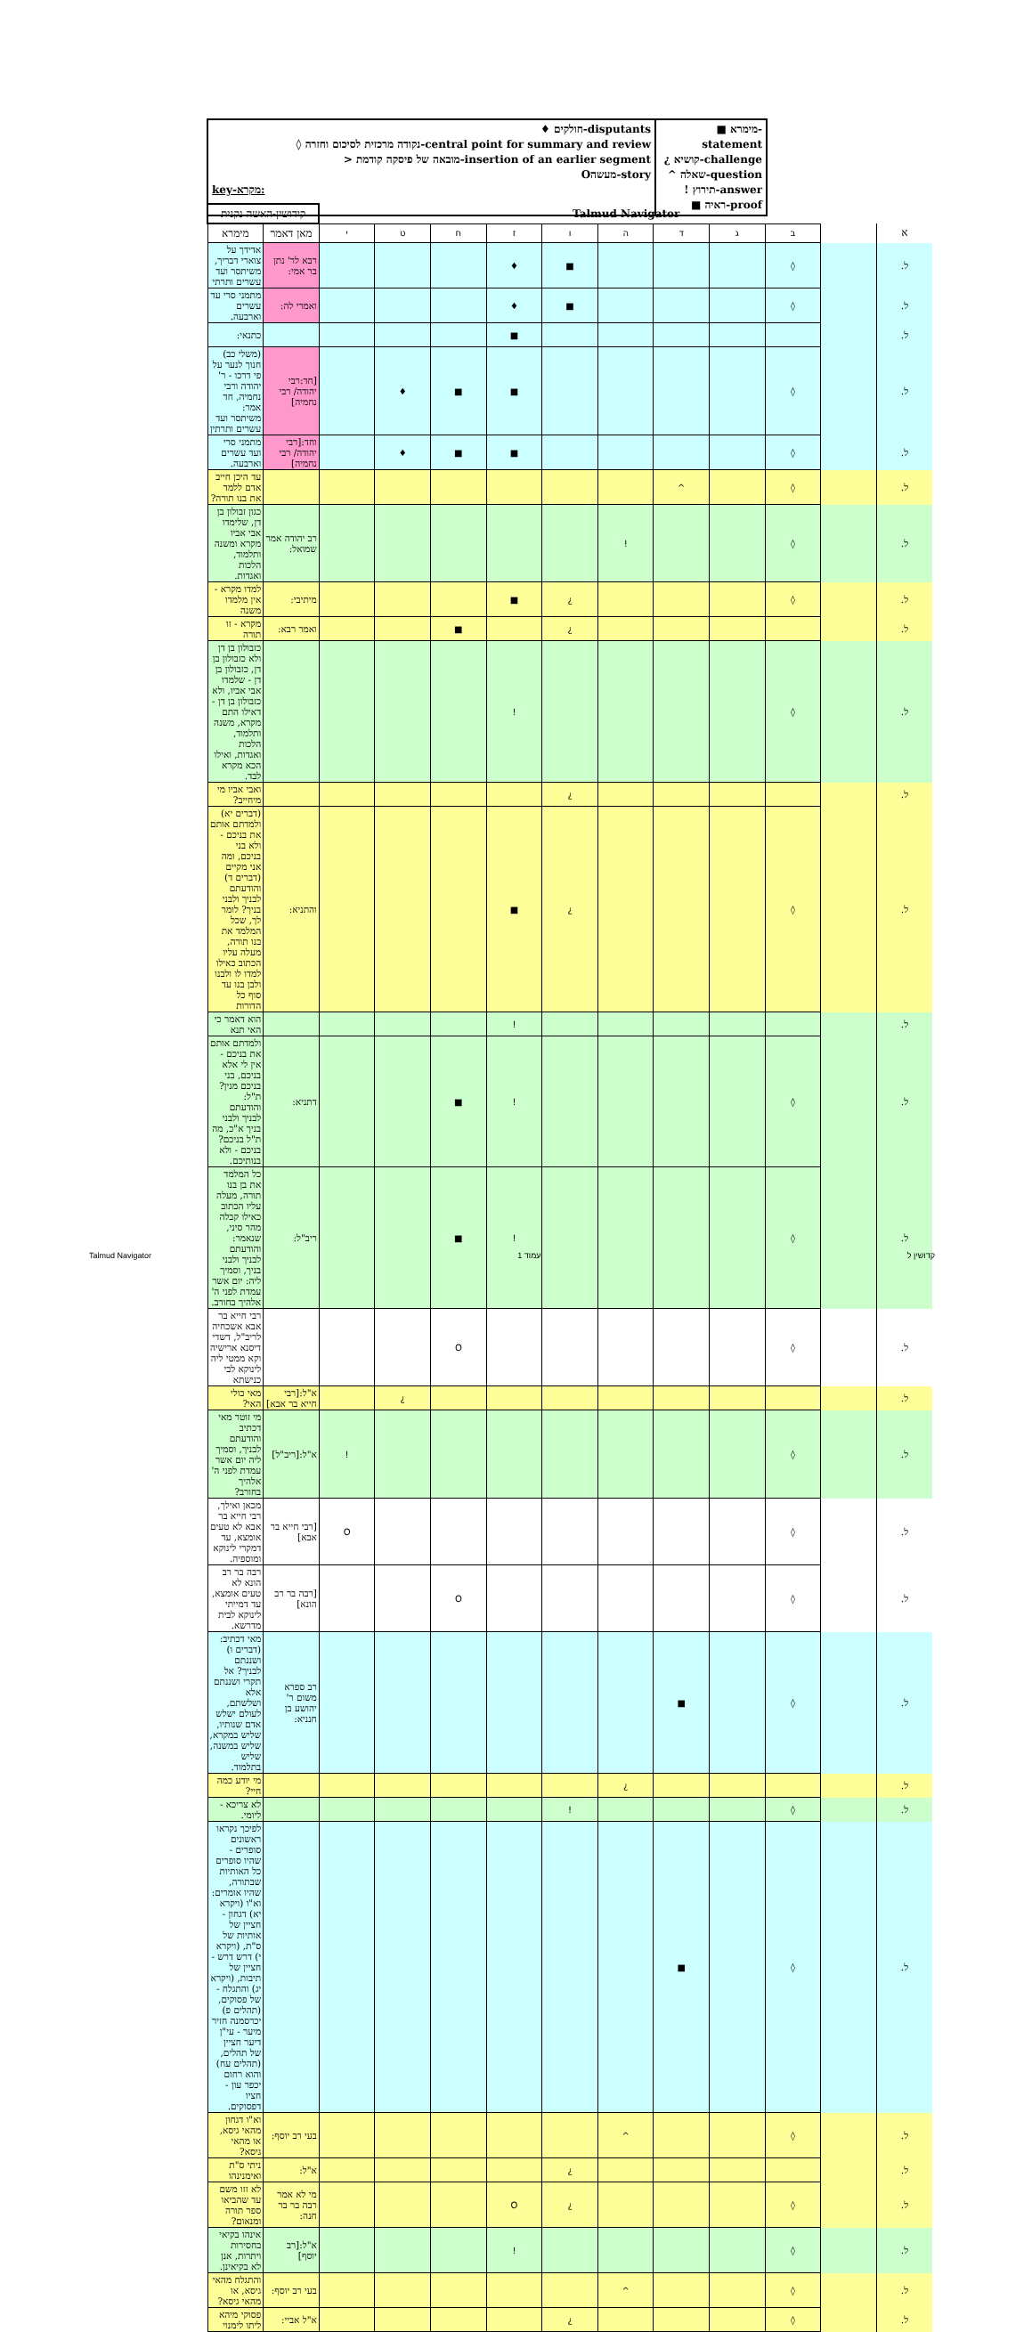| ♦ חולקים-disputants ◊ נקודה מרכזית לסיכום וחזרה-central point for summary and review > מובאה של פיסקה קודמת-insertion of an earlier segment Oמעשה-story key-מקרא: | ■ מימרא-statement ¿ קושיא-challenge ^ שאלה-question ! תירוץ-answer ■ ראיה-proof |
| Talmud Navigator | | | | | | | | | | | קידושין-האשה נקנית | |
| א | | ב | ג | ד | ה | ו | ז | ח | ט | י | מאן דאמר | מימרא |
| ל. | | ◊ | | | | ■ | ♦ | | | | רבא לר' נתן בר אמי: | אדידך על צוארי דבריך, משיתסר ועד עשרים ותרתי |
| ל. | | ◊ | | | | ■ | ♦ | | | | ואמרי לה: | מתמני סרי עד עשרים וארבעה. |
| ל. | | | | | | | ■ | | | | | כתנאי: |
| ל. | | ◊ | | | | | ■ | ■ | ♦ | | [חד:רבי יהודה/ רבי נחמיה] | (משלי כב) חנוך לנער על פי דרכו - ר' יהודה ורבי נחמיה, חד אמר: משיתסר ועד עשרים ותרתין |
| ל. | | ◊ | | | | | ■ | ■ | ♦ | | וחד:[רבי יהודה/ רבי נחמיה] | מתמני סרי ועד עשרים וארבעה. |
| ל. | | ◊ | | ^ | | | | | | | | עד היכן חייב אדם ללמד את בנו תורה? |
| ל. | | ◊ | | | ! | | | | | | רב יהודה אמר שמואל: | כגון זבולון בן דן, שלימדו אבי אביו מקרא ומשנה ותלמוד, הלכות ואגדות. |
| ל. | | ◊ | | | | ¿ | ■ | | | | מיתיבי: | למדו מקרא - אין מלמדו משנה |
| ל. | | | | | | ¿ | | ■ | | | ואמר רבא: | מקרא - זו תורה |
| ל. | | ◊ | | | | | ! | | | | | כזבולון בן דן ולא כזבולון בן דן, כזבולון בן דן - שלמדו אבי אביו, ולא כזבולון בן דן - דאילו התם מקרא, משנה ותלמוד, הלכות ואגדות, ואילו הכא מקרא לבד. |
| ל. | | | | | | ¿ | | | | | | ואבי אביו מי מיחייב? |
| ל. | | ◊ | | | | ¿ | ■ | | | | והתניא: | (דברים יא) ולמדתם אותם את בניכם - ולא בני בניכם, ומה אני מקיים (דברים ד) והודעתם לבניך ולבני בניך? לומר לך, שכל המלמד את בנו תורה, מעלה עליו הכתוב כאילו למדו לו ולבנו ולבן בנו עד סוף כל הדורות |
| ל. | | | | | | | ! | | | | | הוא דאמר כי האי תנא |
| ל. | | ◊ | | | | | ! | ■ | | | דתניא: | ולמדתם אותם את בניכם - אין לי אלא בניכם, בני בניכם מנין? ת"ל: והודעתם לבניך ולבני בניך א"כ, מה ת"ל בניכם? בניכם - ולא בנותיכם. |
| ל. | | ◊ | | | | | ! | ■ | | | ריב"ל: | כל המלמד את בן בנו תורה, מעלה עליו הכתוב כאילו קבלה מהר סיני, שנאמר: והודעתם לבניך ולבני בניך, וסמיך ליה: יום אשר עמדת לפני ה' אלהיך בחורב. |
| ל. | | ◊ | | | | | | O | | | | רבי חייא בר אבא אשכחיה לריב"ל, דשדי דיסנא ארישיה וקא ממטי ליה לינוקא לבי כנישתא |
| ל. | | | | | | | | | ¿ | | א"ל:[רבי חייא בר אבא] | מאי כולי האי? |
| ל. | | ◊ | | | | | | | | ! | א"ל:[ריב"ל] | מי זוטר מאי דכתיב והודעתם לבניך, וסמיך ליה יום אשר עמדת לפני ה' אלהיך בחורב? |
| ל. | | ◊ | | | | | | | | O | [רבי חייא בר אבא] | מכאן ואילך, רבי חייא בר אבא לא טעים אומצא, עד דמקרי לינוקא ומוספיה. |
| ל. | | ◊ | | | | | | O | | | [רבה בר רב הונא] | רבה בר רב הונא לא טעים אומצא, עד דמייתי לינוקא לבית מדרשא. |
| ל. | | ◊ | | ■ | | | | | | | רב ספרא משום ר' יהושע בן חנניא: | מאי דכתיב: (דברים ו) ושננתם לבניך? אל תקרי ושננתם אלא ושלשתם, לעולם ישלש אדם שנותיו, שליש במקרא, שליש במשנה, שליש בתלמוד. |
| ל. | | | | | ¿ | | | | | | | מי יודע כמה חיי? |
| ל. | | ◊ | | | | ! | | | | | | לא צריכא - ליומי. |
| ל. | | ◊ | | ■ | | | | | | | | לפיכך נקראו ראשונים סופרים - שהיו סופרים כל האותיות שבתורה, שהיו אומרים: וא"ו (ויקרא יא) דגחון - חציין של אותיות של ס"ת, (ויקרא י) דרש דרש - חציין של תיבות, (ויקרא יג) והתגלח - של פסוקים, (תהלים פ) יכרסמנה חזיר מיער - עי"ן דיער חציין של תהלים, (תהלים עח) והוא רחום יכפר עון - חציו דפסוקים. |
| ל. | | ◊ | | | ^ | | | | | | בעי רב יוסף: | וא"ו דגחון מהאי גיסא, או מהאי גיסא? |
| ל. | | | | | | ¿ | | | | | א"ל: | ניתי ס"ת ואימנינהו |
| ל. | | ◊ | | | | ¿ | O | | | | מי לא אמר רבה בר בר חנה: | לא זזו משם עד שהביאו ספר תורה ומנאום? |
| ל. | | ◊ | | | | | ! | | | | א"ל:[רב יוסף] | אינהו בקיאי בחסירות ויתרות, אנן לא בקיאינן. |
| ל. | | ◊ | | | ^ | | | | | | בעי רב יוסף: | והתגלח מהאי גיסא, או מהאי גיסא? |
| ל. | | ◊ | | | | ¿ | | | | | א"ל אביי: | פסוקי מיהא ליתו לימנוי |
Talmud Navigator עמוד 1 קדושין ל